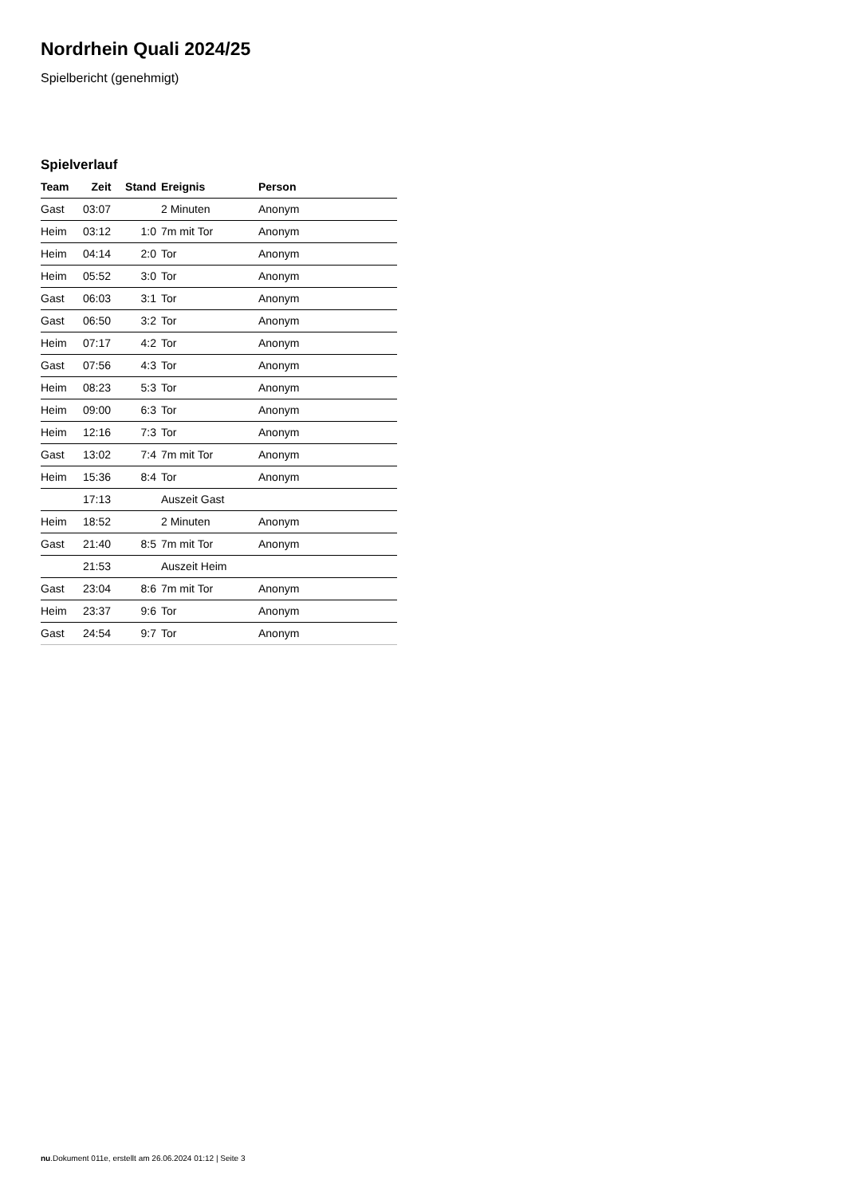Nordrhein Quali 2024/25
Spielbericht (genehmigt)
Spielverlauf
| Team | Zeit | Stand | Ereignis | Person |
| --- | --- | --- | --- | --- |
| Gast | 03:07 | | 2 Minuten | Anonym |
| Heim | 03:12 | 1:0 | 7m mit Tor | Anonym |
| Heim | 04:14 | 2:0 | Tor | Anonym |
| Heim | 05:52 | 3:0 | Tor | Anonym |
| Gast | 06:03 | 3:1 | Tor | Anonym |
| Gast | 06:50 | 3:2 | Tor | Anonym |
| Heim | 07:17 | 4:2 | Tor | Anonym |
| Gast | 07:56 | 4:3 | Tor | Anonym |
| Heim | 08:23 | 5:3 | Tor | Anonym |
| Heim | 09:00 | 6:3 | Tor | Anonym |
| Heim | 12:16 | 7:3 | Tor | Anonym |
| Gast | 13:02 | 7:4 | 7m mit Tor | Anonym |
| Heim | 15:36 | 8:4 | Tor | Anonym |
| | 17:13 | | Auszeit Gast | |
| Heim | 18:52 | | 2 Minuten | Anonym |
| Gast | 21:40 | 8:5 | 7m mit Tor | Anonym |
| | 21:53 | | Auszeit Heim | |
| Gast | 23:04 | 8:6 | 7m mit Tor | Anonym |
| Heim | 23:37 | 9:6 | Tor | Anonym |
| Gast | 24:54 | 9:7 | Tor | Anonym |
nu.Dokument 011e, erstellt am 26.06.2024 01:12 | Seite 3